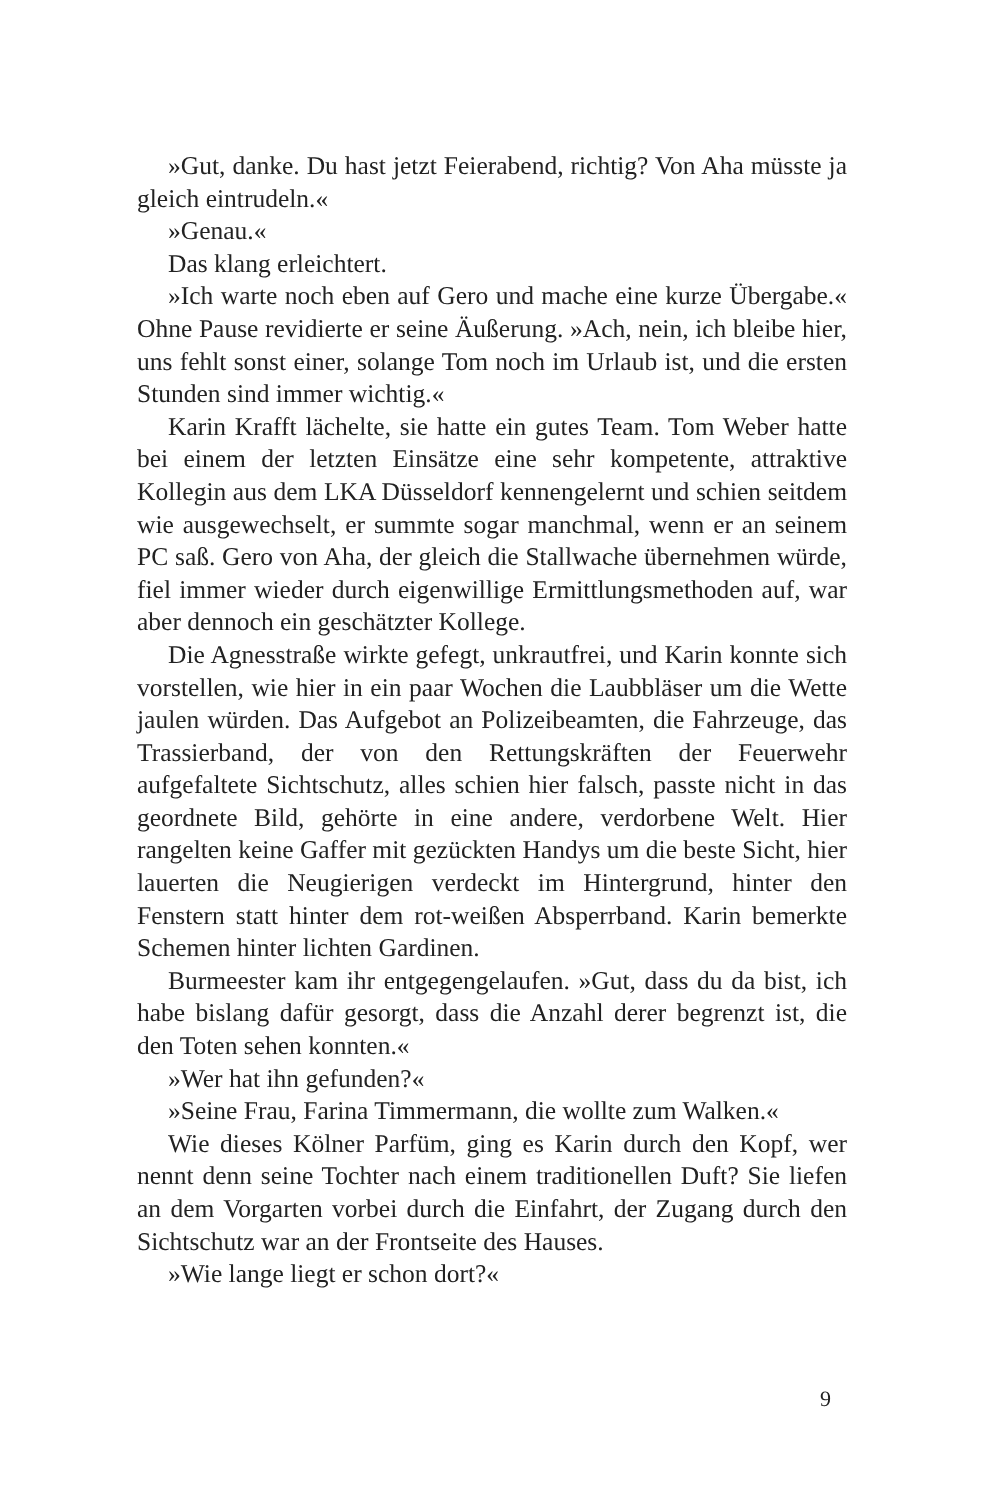»Gut, danke. Du hast jetzt Feierabend, richtig? Von Aha müsste ja gleich eintrudeln.«
»Genau.«
Das klang erleichtert.
»Ich warte noch eben auf Gero und mache eine kurze Übergabe.« Ohne Pause revidierte er seine Äußerung. »Ach, nein, ich bleibe hier, uns fehlt sonst einer, solange Tom noch im Urlaub ist, und die ersten Stunden sind immer wichtig.«
Karin Krafft lächelte, sie hatte ein gutes Team. Tom Weber hatte bei einem der letzten Einsätze eine sehr kompetente, attraktive Kollegin aus dem LKA Düsseldorf kennengelernt und schien seitdem wie ausgewechselt, er summte sogar manchmal, wenn er an seinem PC saß. Gero von Aha, der gleich die Stallwache übernehmen würde, fiel immer wieder durch eigenwillige Ermittlungsmethoden auf, war aber dennoch ein geschätzter Kollege.
Die Agnesstraße wirkte gefegt, unkrautfrei, und Karin konnte sich vorstellen, wie hier in ein paar Wochen die Laubbläser um die Wette jaulen würden. Das Aufgebot an Polizeibeamten, die Fahrzeuge, das Trassierband, der von den Rettungskräften der Feuerwehr aufgefaltete Sichtschutz, alles schien hier falsch, passte nicht in das geordnete Bild, gehörte in eine andere, verdorbene Welt. Hier rangelten keine Gaffer mit gezückten Handys um die beste Sicht, hier lauerten die Neugierigen verdeckt im Hintergrund, hinter den Fenstern statt hinter dem rot-weißen Absperrband. Karin bemerkte Schemen hinter lichten Gardinen.
Burmeester kam ihr entgegengelaufen. »Gut, dass du da bist, ich habe bislang dafür gesorgt, dass die Anzahl derer begrenzt ist, die den Toten sehen konnten.«
»Wer hat ihn gefunden?«
»Seine Frau, Farina Timmermann, die wollte zum Walken.«
Wie dieses Kölner Parfüm, ging es Karin durch den Kopf, wer nennt denn seine Tochter nach einem traditionellen Duft? Sie liefen an dem Vorgarten vorbei durch die Einfahrt, der Zugang durch den Sichtschutz war an der Frontseite des Hauses.
»Wie lange liegt er schon dort?«
9